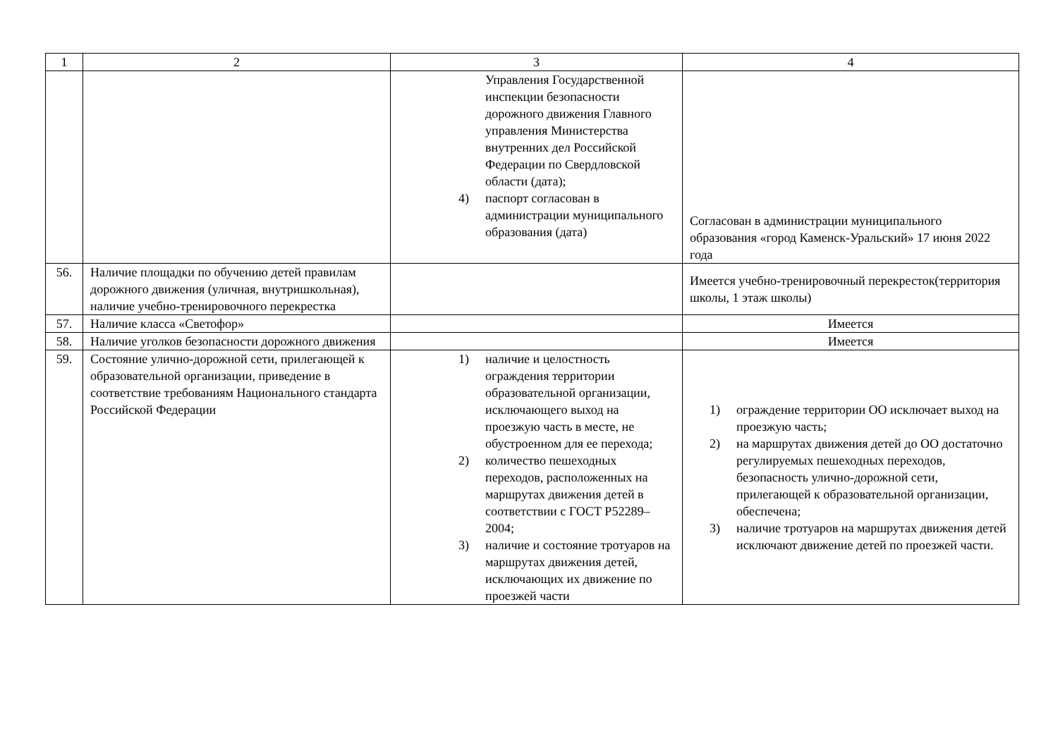| 1 | 2 | 3 | 4 |
| | | Управления Государственной инспекции безопасности дорожного движения Главного управления Министерства внутренних дел Российской Федерации по Свердловской области (дата); 4) паспорт согласован в администрации муниципального образования (дата) | Согласован в администрации муниципального образования «город Каменск-Уральский» 17 июня 2022 года |
| 56. | Наличие площадки по обучению детей правилам дорожного движения (уличная, внутришкольная), наличие учебно-тренировочного перекрестка | | Имеется учебно-тренировочный перекресток(территория школы, 1 этаж школы) |
| 57. | Наличие класса «Светофор» | | Имеется |
| 58. | Наличие уголков безопасности дорожного движения | | Имеется |
| 59. | Состояние улично-дорожной сети, прилегающей к образовательной организации, приведение в соответствие требованиям Национального стандарта Российской Федерации | 1) наличие и целостность ограждения территории образовательной организации, исключающего выход на проезжую часть в месте, не обустроенном для ее перехода; 2) количество пешеходных переходов, расположенных на маршрутах движения детей в соответствии с ГОСТ Р52289–2004; 3) наличие и состояние тротуаров на маршрутах движения детей, исключающих их движение по проезжей части | 1) ограждение территории ОО исключает выход на проезжую часть; 2) на маршрутах движения детей до ОО достаточно регулируемых пешеходных переходов, безопасность улично-дорожной сети, прилегающей к образовательной организации, обеспечена; 3) наличие тротуаров на маршрутах движения детей исключают движение детей по проезжей части. |